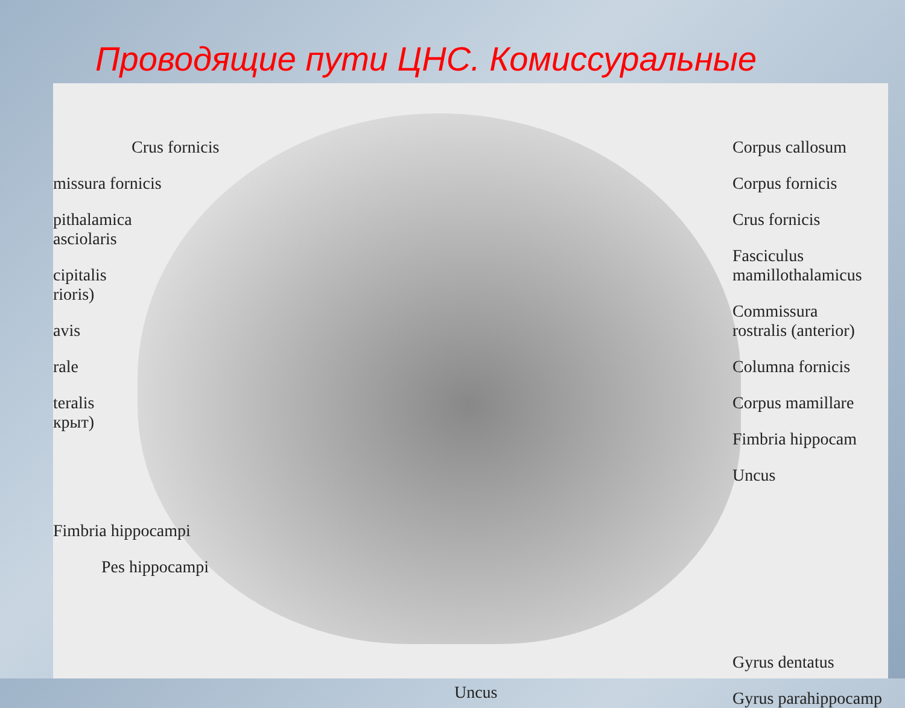Проводящие пути ЦНС. Комиссуральные
Crus fornicis
missura fornicis
pithalamica
asciolaris
cipitalis
rioris)
avis
rale
teralis
крыт)
Fimbria hippocampi
Pes hippocampi
Uncus Corpus callosum
Corpus fornicis
Crus fornicis
Fasciculus
mamillothalamicus
Commissura
rostralis (anterior)
Columna fornicis
Corpus mamillare
Fimbria hippocam
Uncus
Gyrus dentatus
Gyrus parahippocamp